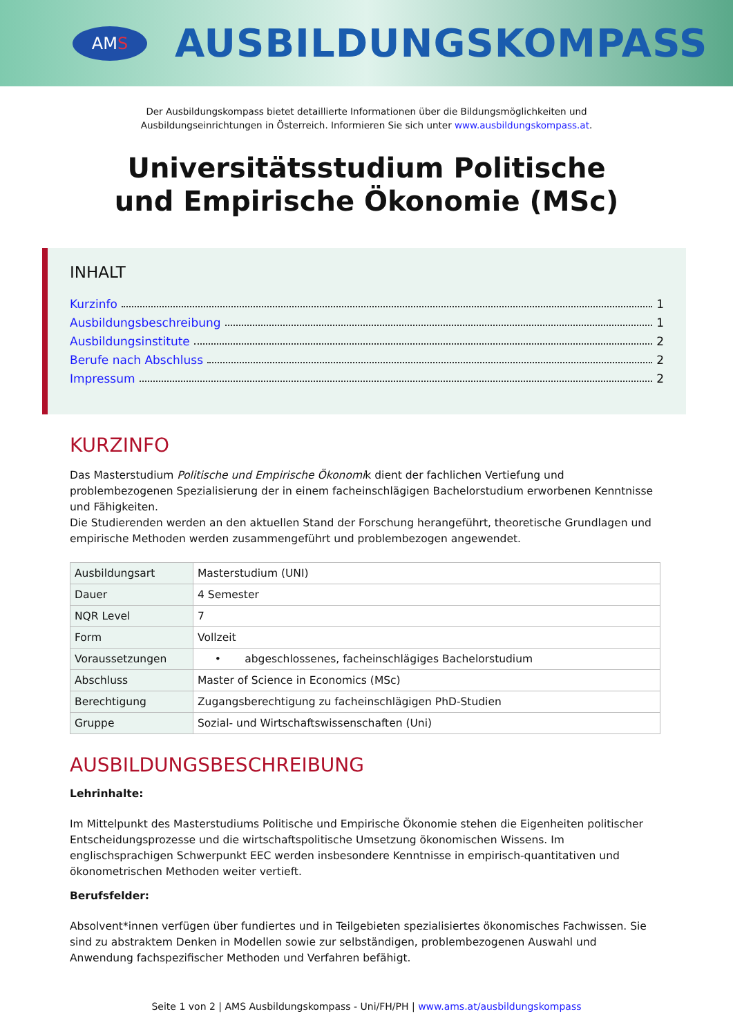AM S
AUSBILDUNGSKOMPASS
Der Ausbildungskompass bietet detaillierte Informationen über die Bildungsmöglichkeiten und
Ausbildungseinrichtungen in Österreich. Informieren Sie sich unter www.ausbildungskompass.at.
Universitätsstudium Politische
und Empirische Ökonomie (MSc)
INHALT
Kurzinfo 1
Ausbildungsbeschreibung 1
Ausbildungsinstitute 2
Berufe nach Abschluss 2
Impressum 2
KURZINFO
Das Masterstudium Politische und Empirische Ökonomik dient der fachlichen Vertiefung und problembezogenen Spezialisierung der in einem facheinschlägigen Bachelorstudium erworbenen Kenntnisse und Fähigkeiten.
Die Studierenden werden an den aktuellen Stand der Forschung herangeführt, theoretische Grundlagen und empirische Methoden werden zusammengeführt und problembezogen angewendet.
| Ausbildungsart | Masterstudium (UNI) |
| Dauer | 4 Semester |
| NQR Level | 7 |
| Form | Vollzeit |
| Voraussetzungen | • abgeschlossenes, facheinschlägiges Bachelorstudium |
| Abschluss | Master of Science in Economics (MSc) |
| Berechtigung | Zugangsberechtigung zu facheinschlägigen PhD-Studien |
| Gruppe | Sozial- und Wirtschaftswissenschaften (Uni) |
AUSBILDUNGSBESCHREIBUNG
Lehrinhalte:
Im Mittelpunkt des Masterstudiums Politische und Empirische Ökonomie stehen die Eigenheiten politischer Entscheidungsprozesse und die wirtschaftspolitische Umsetzung ökonomischen Wissens. Im englischsprachigen Schwerpunkt EEC werden insbesondere Kenntnisse in empirisch-quantitativen und ökonometrischen Methoden weiter vertieft.
Berufsfelder:
Absolvent*innen verfügen über fundiertes und in Teilgebieten spezialisiertes ökonomisches Fachwissen. Sie sind zu abstraktem Denken in Modellen sowie zur selbständigen, problembezogenen Auswahl und Anwendung fachspezifischer Methoden und Verfahren befähigt.
Seite 1 von 2 | AMS Ausbildungskompass - Uni/FH/PH | www.ams.at/ausbildungskompass